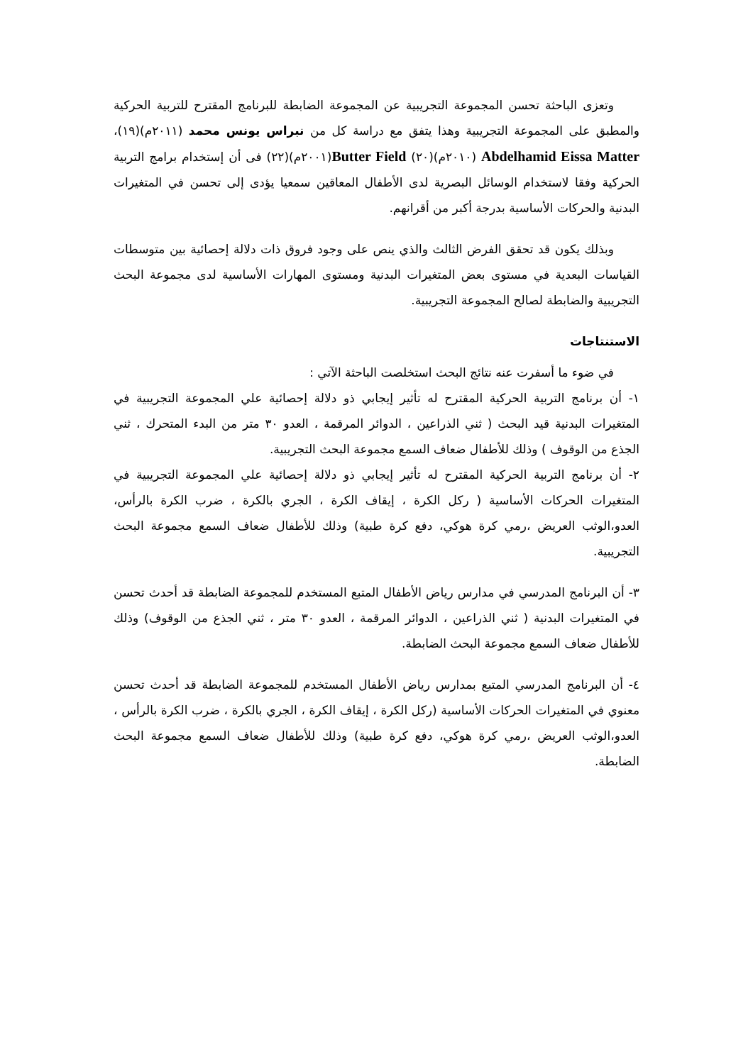وتعزى الباحثة تحسن المجموعة التجريبية عن المجموعة الضابطة للبرنامج المقترح للتربية الحركية والمطبق على المجموعة التجريبية وهذا يتفق مع دراسة كل من نبراس يونس محمد (٢٠١١م)(١٩)، Abdelhamid Eissa Matter (٢٠١٠م)(٢٠) Butter Field(٢٠٠١م)(٢٢) فى أن إستخدام برامج التربية الحركية وفقا لاستخدام الوسائل البصرية لدى الأطفال المعاقين سمعيا يؤدى إلى تحسن في المتغيرات البدنية والحركات الأساسية بدرجة أكبر من أقرانهم.
وبذلك يكون قد تحقق الفرض الثالث والذي ينص على وجود فروق ذات دلالة إحصائية بين متوسطات القياسات البعدية في مستوى بعض المتغيرات البدنية ومستوى المهارات الأساسية لدى مجموعة البحث التجريبية والضابطة لصالح المجموعة التجريبية.
الاستنتاجات
في ضوء ما أسفرت عنه نتائج البحث استخلصت الباحثة الآتي :
١- أن برنامج التربية الحركية المقترح له تأثير إيجابي ذو دلالة إحصائية علي المجموعة التجريبية في المتغيرات البدنية قيد البحث ( ثني الذراعين ، الدوائر المرقمة ، العدو ٣٠ متر من البدء المتحرك ، ثني الجذع من الوقوف ) وذلك للأطفال ضعاف السمع مجموعة البحث التجريبية.
٢- أن برنامج التربية الحركية المقترح له تأثير إيجابي ذو دلالة إحصائية علي المجموعة التجريبية في المتغيرات الحركات الأساسية ( ركل الكرة ، إيقاف الكرة ، الجري بالكرة ، ضرب الكرة بالرأس، العدو،الوثب العريض ،رمي كرة هوكي، دفع كرة طبية) وذلك للأطفال ضعاف السمع مجموعة البحث التجريبية.
٣- أن البرنامج المدرسي في مدارس رياض الأطفال المتبع المستخدم للمجموعة الضابطة قد أحدث تحسن في المتغيرات البدنية ( ثني الذراعين ، الدوائر المرقمة ، العدو ٣٠ متر ، ثني الجذع من الوقوف) وذلك للأطفال ضعاف السمع مجموعة البحث الضابطة.
٤- أن البرنامج المدرسي المتبع بمدارس رياض الأطفال المستخدم للمجموعة الضابطة قد أحدث تحسن معنوي في المتغيرات الحركات الأساسية (ركل الكرة ، إيقاف الكرة ، الجري بالكرة ، ضرب الكرة بالرأس ، العدو،الوثب العريض ،رمي كرة هوكي، دفع كرة طبية) وذلك للأطفال ضعاف السمع مجموعة البحث الضابطة.